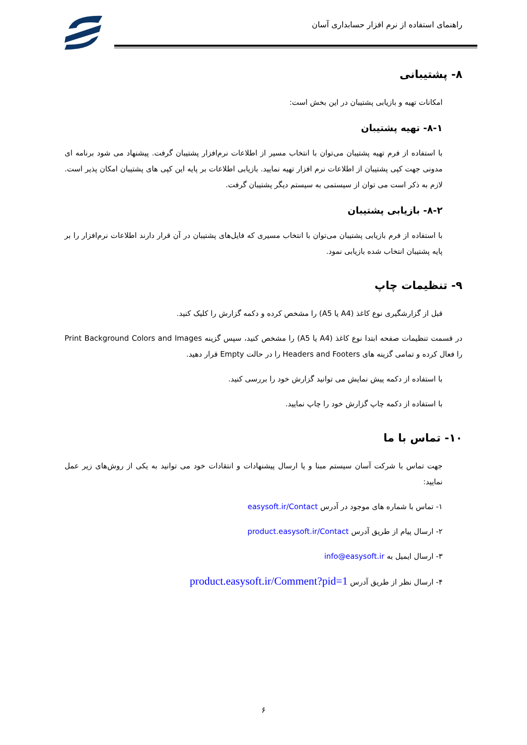راهنمای استفاده از نرم افزار حسابداری آسان
۸- پشتیبانی
امکانات تهیه و بازیابی پشتیبان در این بخش است:
۸-۱- تهیه پشتیبان
با استفاده از فرم تهیه پشتیبان می‌توان با انتخاب مسیر از اطلاعات نرم‌افزار پشتیبان گرفت. پیشنهاد می شود برنامه ای مدونی جهت کپی پشتیبان از اطلاعات نرم افزار تهیه نمایید. بازیابی اطلاعات بر پایه این کپی های پشتیبان امکان پذیر است. لازم به ذکر است می توان از سیستمی به سیستم دیگر پشتیبان گرفت.
۸-۲- بازیابی پشتیبان
با استفاده از فرم بازیابی پشتیبان می‌توان با انتخاب مسیری که فایل‌های پشتیبان در آن قرار دارند اطلاعات نرم‌افزار را بر پایه پشتیبان انتخاب شده بازیابی نمود.
۹- تنظیمات چاپ
قبل از گزارشگیری نوع کاغذ (A4 یا A5) را مشخص کرده و دکمه گزارش را کلیک کنید.
در قسمت تنظیمات صفحه ابتدا نوع کاغذ (A4 یا A5) را مشخص کنید، سپس گزینه Print Background Colors and Images را فعال کرده و تمامی گزینه های Headers and Footers را در حالت Empty قرار دهید.
با استفاده از دکمه پیش نمایش می توانید گزارش خود را بررسی کنید.
با استفاده از دکمه چاپ گزارش خود را چاپ نمایید.
۱۰- تماس با ما
جهت تماس با شرکت آسان سیستم مبنا و یا ارسال پیشنهادات و انتقادات خود می توانید به یکی از روش‌های زیر عمل نمایید:
۱- تماس با شماره های موجود در آدرس easysoft.ir/Contact
۲- ارسال پیام از طریق آدرس product.easysoft.ir/Contact
۳- ارسال ایمیل به info@easysoft.ir
۴- ارسال نظر از طریق آدرس product.easysoft.ir/Comment?pid=1
۶